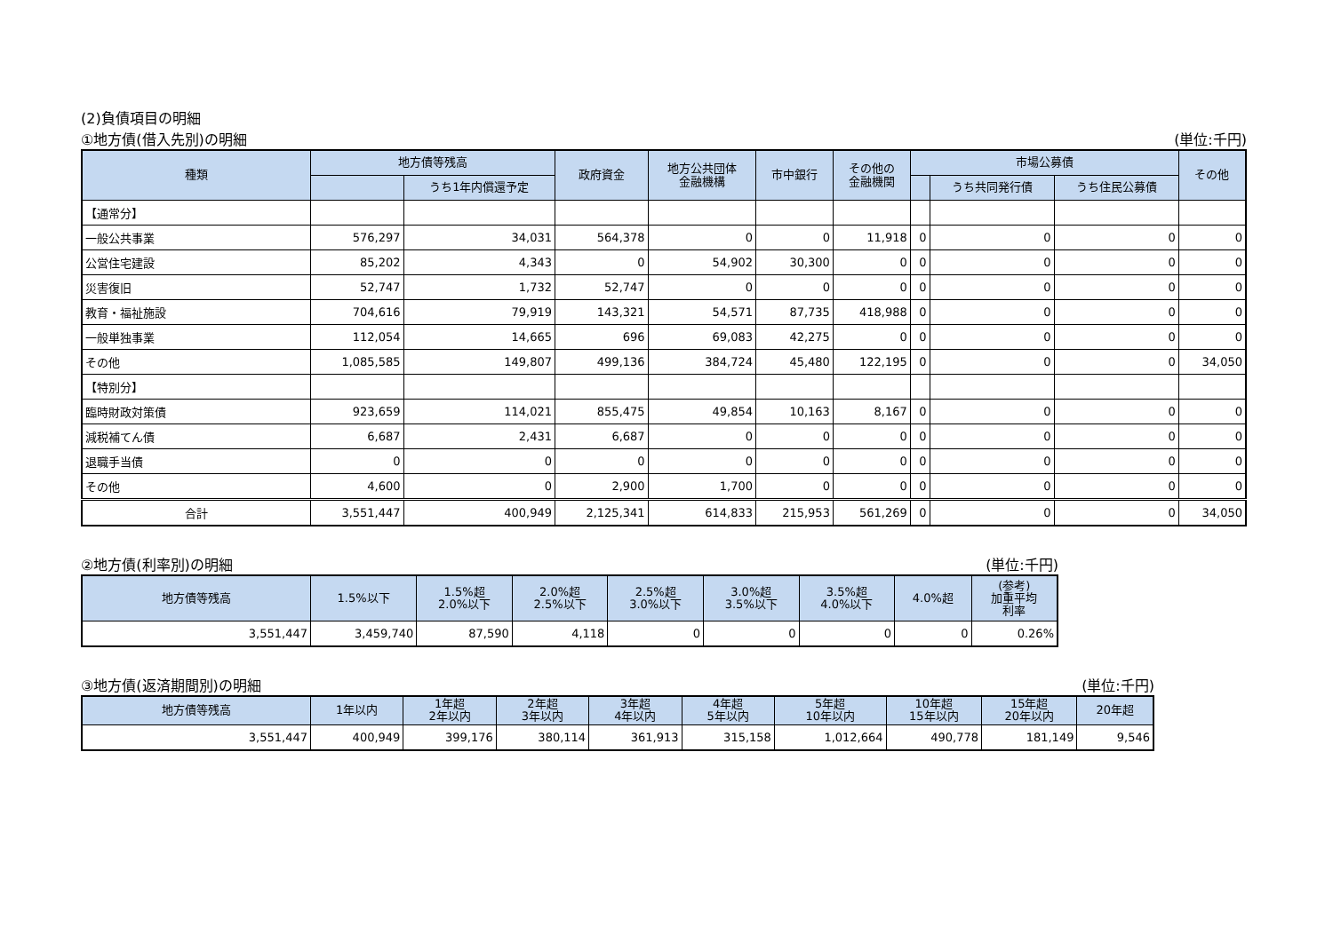(2)負債項目の明細
①地方債(借入先別)の明細 (単位:千円)
| 種類 | 地方債等残高 | | 政府資金 | 地方公共団体 金融機構 | 市中銀行 | その他の 金融機関 | 市場公募債 | | | その他 |
| --- | --- | --- | --- | --- | --- | --- | --- | --- | --- | --- |
| | | うち1年内償還予定 | | | | | | うち共同発行債 | うち住民公募債 | |
| 【通常分】 | | | | | | | | | | |
| 一般公共事業 | 576,297 | 34,031 | 564,378 | 0 | 0 | 11,918 | 0 | 0 | 0 | 0 |
| 公営住宅建設 | 85,202 | 4,343 | 0 | 54,902 | 30,300 | 0 | 0 | 0 | 0 | 0 |
| 災害復旧 | 52,747 | 1,732 | 52,747 | 0 | 0 | 0 | 0 | 0 | 0 | 0 |
| 教育・福祉施設 | 704,616 | 79,919 | 143,321 | 54,571 | 87,735 | 418,988 | 0 | 0 | 0 | 0 |
| 一般単独事業 | 112,054 | 14,665 | 696 | 69,083 | 42,275 | 0 | 0 | 0 | 0 | 0 |
| その他 | 1,085,585 | 149,807 | 499,136 | 384,724 | 45,480 | 122,195 | 0 | 0 | 0 | 34,050 |
| 【特別分】 | | | | | | | | | | |
| 臨時財政対策債 | 923,659 | 114,021 | 855,475 | 49,854 | 10,163 | 8,167 | 0 | 0 | 0 | 0 |
| 減税補てん債 | 6,687 | 2,431 | 6,687 | 0 | 0 | 0 | 0 | 0 | 0 | 0 |
| 退職手当債 | 0 | 0 | 0 | 0 | 0 | 0 | 0 | 0 | 0 | 0 |
| その他 | 4,600 | 0 | 2,900 | 1,700 | 0 | 0 | 0 | 0 | 0 | 0 |
| 合計 | 3,551,447 | 400,949 | 2,125,341 | 614,833 | 215,953 | 561,269 | 0 | 0 | 0 | 34,050 |
②地方債(利率別)の明細 (単位:千円)
| 地方債等残高 | 1.5%以下 | 1.5%超 2.0%以下 | 2.0%超 2.5%以下 | 2.5%超 3.0%以下 | 3.0%超 3.5%以下 | 3.5%超 4.0%以下 | 4.0%超 | (参考) 加重平均 利率 |
| --- | --- | --- | --- | --- | --- | --- | --- | --- |
| 3,551,447 | 3,459,740 | 87,590 | 4,118 | 0 | 0 | 0 | 0 | 0.26% |
③地方債(返済期間別)の明細 (単位:千円)
| 地方債等残高 | 1年以内 | 1年超 2年以内 | 2年超 3年以内 | 3年超 4年以内 | 4年超 5年以内 | 5年超 10年以内 | 10年超 15年以内 | 15年超 20年以内 | 20年超 |
| --- | --- | --- | --- | --- | --- | --- | --- | --- | --- |
| 3,551,447 | 400,949 | 399,176 | 380,114 | 361,913 | 315,158 | 1,012,664 | 490,778 | 181,149 | 9,546 |